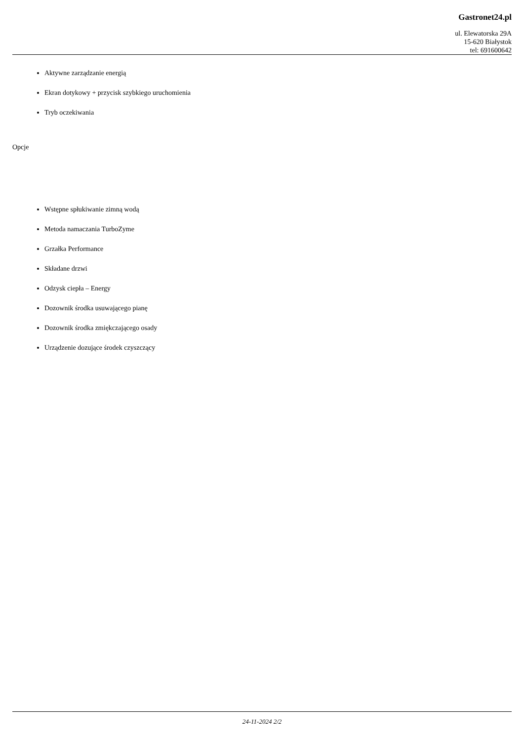Gastronet24.pl
ul. Elewatorska 29A
15-620 Białystok
tel: 691600642
Aktywne zarządzanie energią
Ekran dotykowy + przycisk szybkiego uruchomienia
Tryb oczekiwania
Opcje
Wstępne spłukiwanie zimną wodą
Metoda namaczania TurboZyme
Grzałka Performance
Składane drzwi
Odzysk ciepła – Energy
Dozownik środka usuwającego pianę
Dozownik środka zmiękczającego osady
Urządzenie dozujące środek czyszczący
24-11-2024 2/2